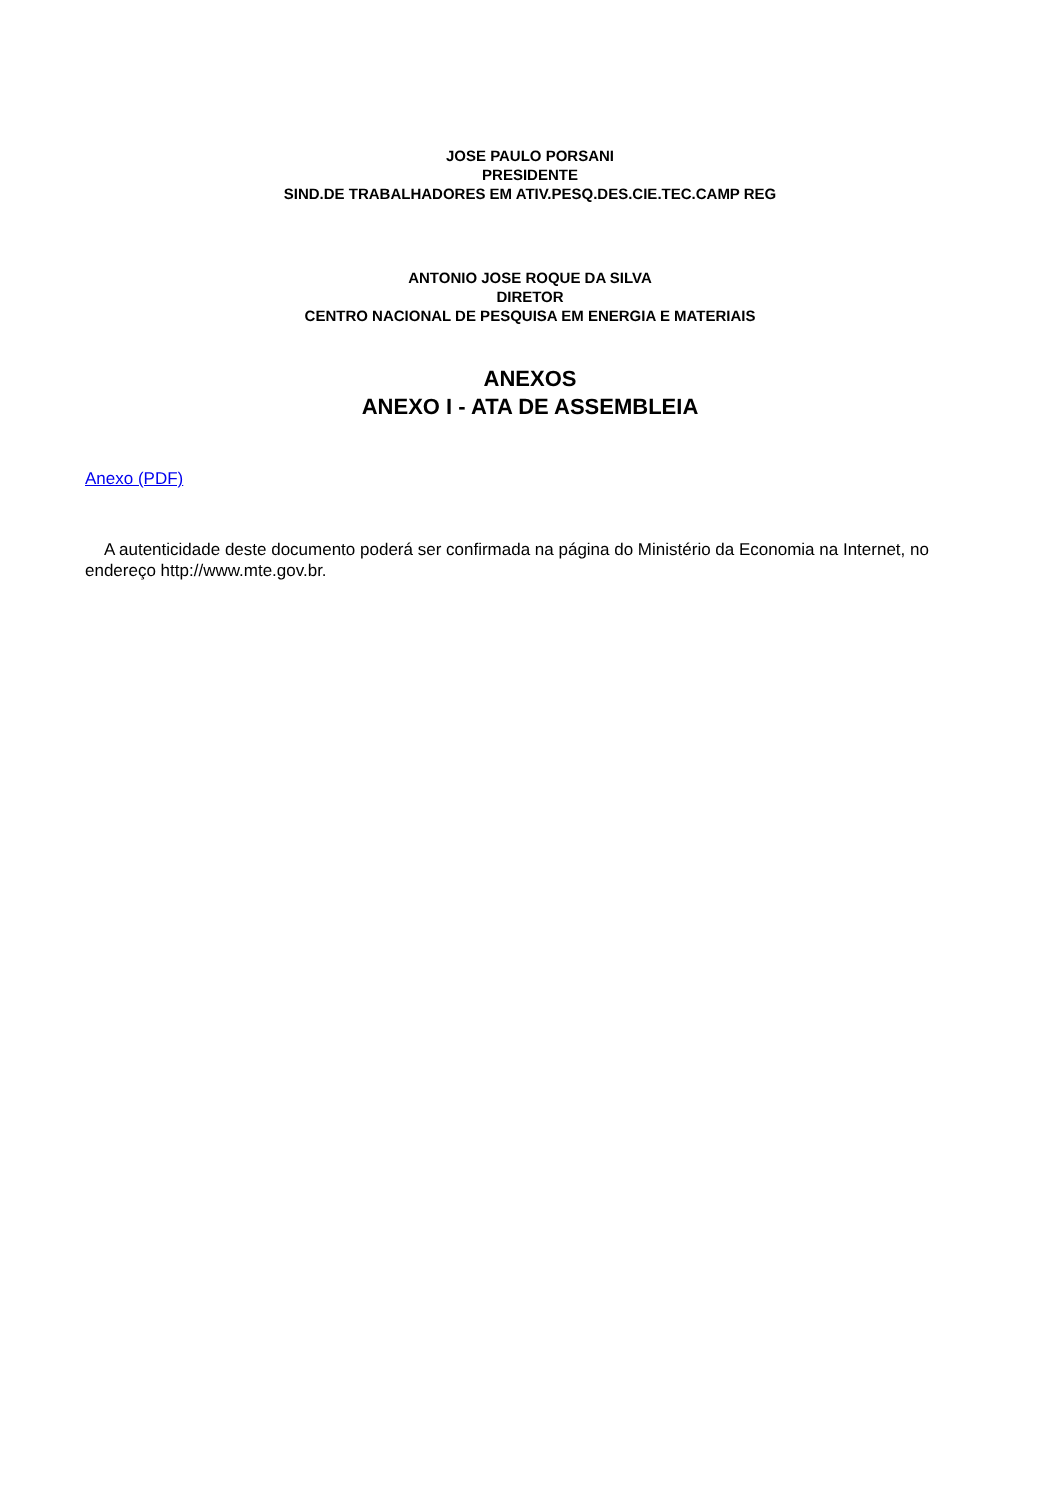JOSE PAULO PORSANI
PRESIDENTE
SIND.DE TRABALHADORES EM ATIV.PESQ.DES.CIE.TEC.CAMP REG
ANTONIO JOSE ROQUE DA SILVA
DIRETOR
CENTRO NACIONAL DE PESQUISA EM ENERGIA E MATERIAIS
ANEXOS
ANEXO I - ATA DE ASSEMBLEIA
Anexo (PDF)
A autenticidade deste documento poderá ser confirmada na página do Ministério da Economia na Internet, no endereço http://www.mte.gov.br.